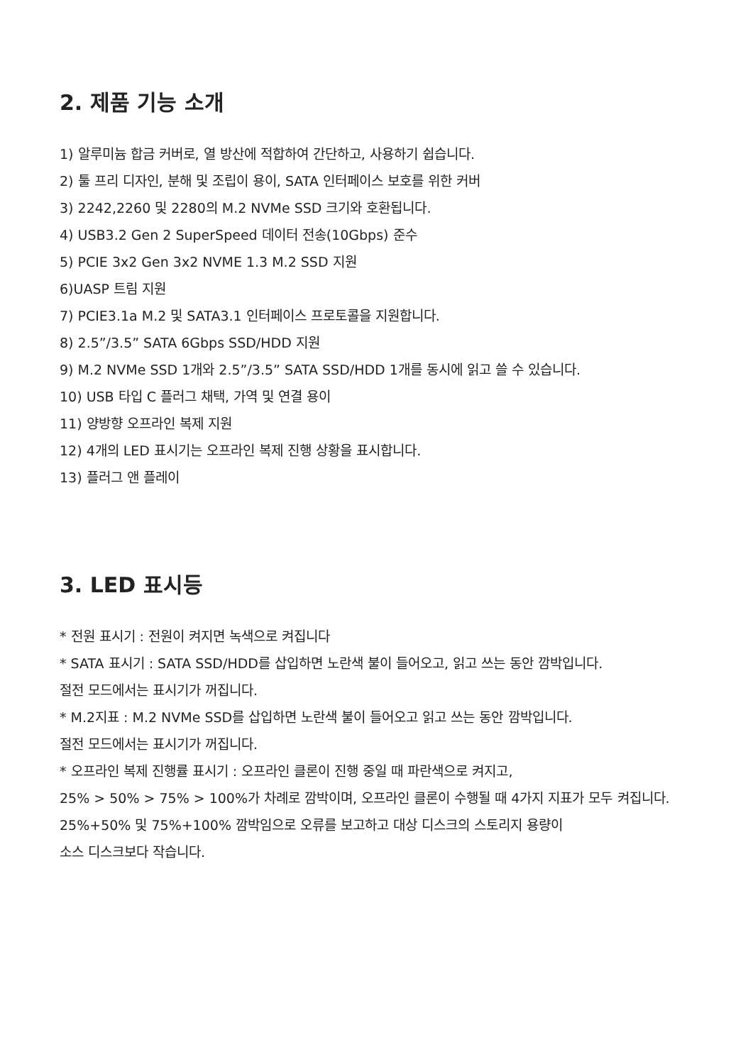2. 제품 기능 소개
1) 알루미늄 합금 커버로, 열 방산에 적합하여 간단하고, 사용하기 쉽습니다.
2) 툴 프리 디자인, 분해 및 조립이 용이, SATA 인터페이스 보호를 위한 커버
3) 2242,2260 및 2280의 M.2 NVMe SSD 크기와 호환됩니다.
4) USB3.2 Gen 2 SuperSpeed 데이터 전송(10Gbps) 준수
5) PCIE 3x2 Gen 3x2 NVME 1.3 M.2 SSD 지원
6)UASP 트림 지원
7) PCIE3.1a M.2 및 SATA3.1 인터페이스 프로토콜을 지원합니다.
8) 2.5”/3.5” SATA 6Gbps SSD/HDD 지원
9) M.2 NVMe SSD 1개와 2.5”/3.5” SATA SSD/HDD 1개를 동시에 읽고 쓸 수 있습니다.
10) USB 타입 C 플러그 채택, 가역 및 연결 용이
11) 양방향 오프라인 복제 지원
12) 4개의 LED 표시기는 오프라인 복제 진행 상황을 표시합니다.
13) 플러그 앤 플레이
3. LED 표시등
* 전원 표시기 : 전원이 켜지면 녹색으로 켜집니다
* SATA 표시기 : SATA SSD/HDD를 삽입하면 노란색 불이 들어오고, 읽고 쓰는 동안 깜박입니다.
절전 모드에서는 표시기가 꺼집니다.
* M.2지표 : M.2 NVMe SSD를 삽입하면 노란색 불이 들어오고 읽고 쓰는 동안 깜박입니다.
절전 모드에서는 표시기가 꺼집니다.
* 오프라인 복제 진행률 표시기 : 오프라인 클론이 진행 중일 때 파란색으로 켜지고,
25% > 50% > 75% > 100%가 차례로 깜박이며, 오프라인 클론이 수행될 때 4가지 지표가 모두 켜집니다.
25%+50% 및 75%+100% 깜박임으로 오류를 보고하고 대상 디스크의 스토리지 용량이
소스 디스크보다 작습니다.